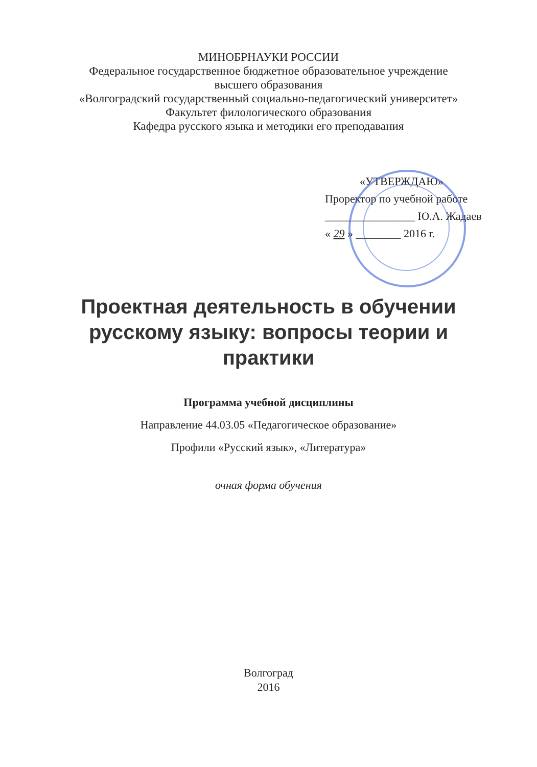МИНОБРНАУКИ РОССИИ
Федеральное государственное бюджетное образовательное учреждение
высшего образования
«Волгоградский государственный социально-педагогический университет»
Факультет филологического образования
Кафедра русского языка и методики его преподавания
«УТВЕРЖДАЮ»
Проректор по учебной работе
________________ Ю.А. Жадаев
« 29 » ________ 2016 г.
Проектная деятельность в обучении русскому языку: вопросы теории и практики
Программа учебной дисциплины
Направление 44.03.05 «Педагогическое образование»
Профили «Русский язык», «Литература»
очная форма обучения
Волгоград
2016